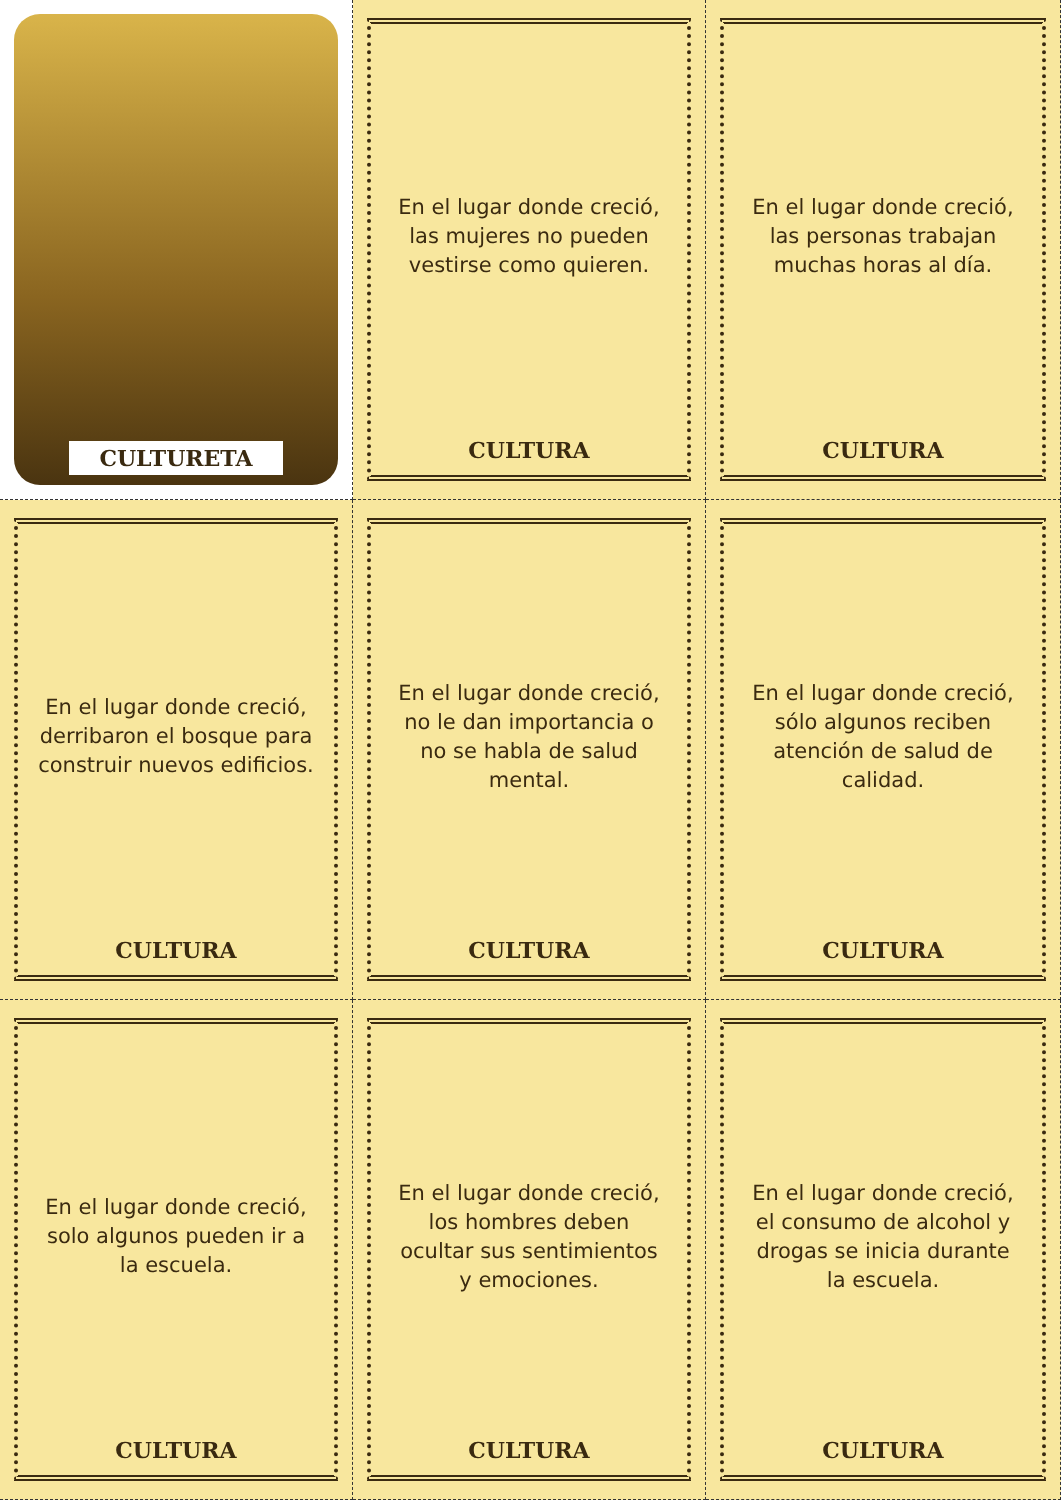CULTURETA
En el lugar donde creció, las mujeres no pueden vestirse como quieren.
CULTURA
En el lugar donde creció, las personas trabajan muchas horas al día.
CULTURA
En el lugar donde creció, derribaron el bosque para construir nuevos edificios.
CULTURA
En el lugar donde creció, no le dan importancia o no se habla de salud mental.
CULTURA
En el lugar donde creció, sólo algunos reciben atención de salud de calidad.
CULTURA
En el lugar donde creció, solo algunos pueden ir a la escuela.
CULTURA
En el lugar donde creció, los hombres deben ocultar sus sentimientos y emociones.
CULTURA
En el lugar donde creció, el consumo de alcohol y drogas se inicia durante la escuela.
CULTURA